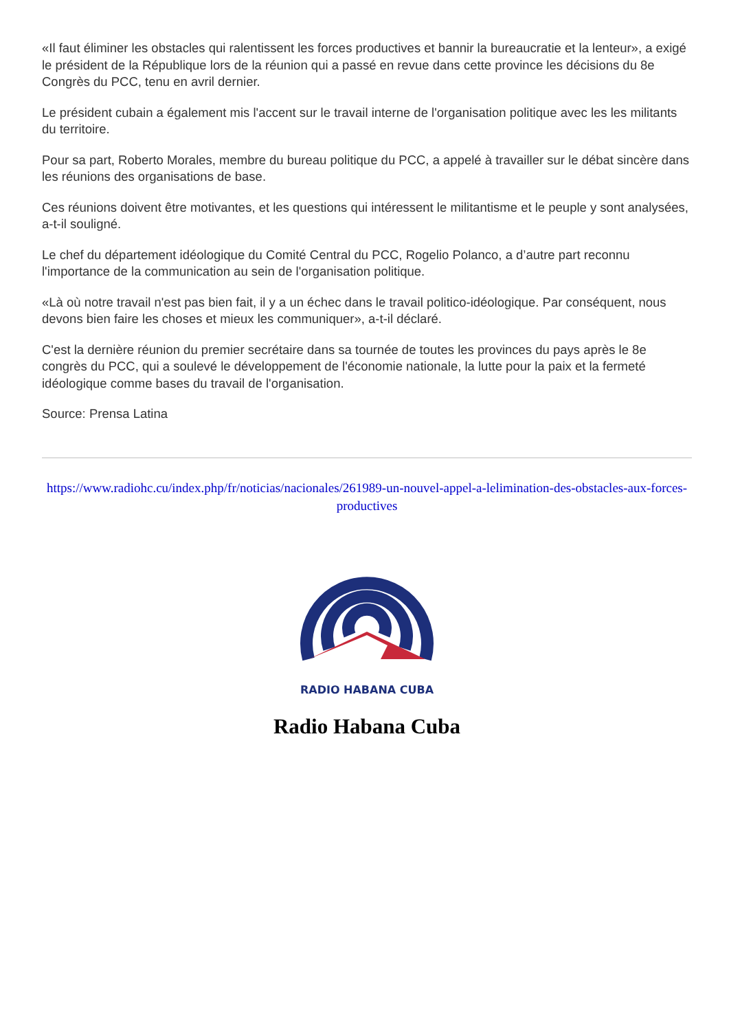«Il faut éliminer les obstacles qui ralentissent les forces productives et bannir la bureaucratie et la lenteur», a exigé le président de la République lors de la réunion qui a passé en revue dans cette province les décisions du 8e Congrès du PCC, tenu en avril dernier.
Le président cubain a également mis l'accent sur le travail interne de l'organisation politique avec les les militants du territoire.
Pour sa part, Roberto Morales, membre du bureau politique du PCC, a appelé à travailler sur le débat sincère dans les réunions des organisations de base.
Ces réunions doivent être motivantes, et les questions qui intéressent le militantisme et le peuple y sont analysées, a-t-il souligné.
Le chef du département idéologique du Comité Central du PCC, Rogelio Polanco, a d’autre part reconnu l'importance de la communication au sein de l'organisation politique.
«Là où notre travail n'est pas bien fait, il y a un échec dans le travail politico-idéologique. Par conséquent, nous devons bien faire les choses et mieux les communiquer», a-t-il déclaré.
C'est la dernière réunion du premier secrétaire dans sa tournée de toutes les provinces du pays après le 8e congrès du PCC, qui a soulevé le développement de l'économie nationale, la lutte pour la paix et la fermeté idéologique comme bases du travail de l'organisation.
Source: Prensa Latina
https://www.radiohc.cu/index.php/fr/noticias/nacionales/261989-un-nouvel-appel-a-lelimination-des-obstacles-aux-forces-productives
RADIO HABANA CUBA
Radio Habana Cuba